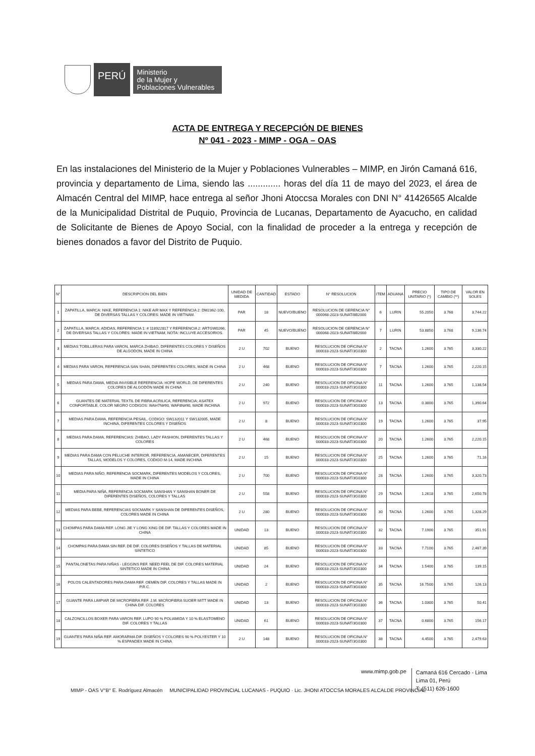PERÚ
Ministerio
de la Mujer y
Poblaciones Vulnerables
ACTA DE ENTREGA Y RECEPCIÓN DE BIENES
Nº 041 - 2023 - MIMP - OGA – OAS
En las instalaciones del Ministerio de la Mujer y Poblaciones Vulnerables – MIMP, en Jirón Camaná 616, provincia y departamento de Lima, siendo las ............. horas del día 11 de mayo del 2023, el área de Almacén Central del MIMP, hace entrega al señor Jhoni Atoccsa Morales con DNI N° 41426565 Alcalde de la Municipalidad Distrital de Puquio, Provincia de Lucanas, Departamento de Ayacucho, en calidad de Solicitante de Bienes de Apoyo Social, con la finalidad de proceder a la entrega y recepción de bienes donados a favor del Distrito de Puquio.
| N° | DESCRIPCION DEL BIEN | UNIDAD DE MEDIDA | CANTIDAD | ESTADO | N° RESOLUCION | ITEM | ADUANA | PRECIO UNITARIO (*) | TIPO DE CAMBIO (**) | VALOR EN SOLES |
| --- | --- | --- | --- | --- | --- | --- | --- | --- | --- | --- |
| 1 | ZAPATILLA, MARCA: NIKE, REFERENCIA 1: NIKE AIR MAX Y REFERENCIA 2: DM2362-100, DE DIVERSAS TALLAS Y COLORES: MADE IN VIETNAM. | PAR | 18 | NUEVO/BUENO | RESOLUCION DE GERENCIA N° 000068-2023-SUNAT/8B2000 | 6 | LURIN | 55.2050 | 3.768 | 3,744.22 |
| 2 | ZAPATILLA, MARCA: ADIDAS, REFERENCIA 1: # 118922817 Y REFERENCIA 2: ARTGW0266, DE DIVERSAS TALLAS Y COLORES: MADE IN VIETNAM, NOTA: INCLUYE ACCESORIOS. | PAR | 45 | NUEVO/BUENO | RESOLUCION DE GERENCIA N° 000068-2023-SUNAT/8B2000 | 7 | LURIN | 53.8850 | 3.768 | 9,136.74 |
| 3 | MEDIAS TOBILLERAS PARA VARON, MARCA ZHIBAO, DIFERENTES COLORES Y DISEÑOS DE ALGODON, MADE IN CHINA | 2 U | 702 | BUENO | RESOLUCION DE OFICINA N° 000033-2023-SUNAT/3G0300 | 2 | TACNA | 1.2600 | 3.765 | 3,330.22 |
| 4 | MEDIAS PARA VARON, REFERENCIA SAN SHAN, DIFERENTES COLORES, MADE IN CHINA | 2 U | 468 | BUENO | RESOLUCION DE OFICINA N° 000033-2023-SUNAT/3G0300 | 7 | TACNA | 1.2600 | 3.765 | 2,220.15 |
| 5 | MEDIAS PARA DAMA, MEDIA INVISIBLE REFERENCIA: HOPE WORLD, DE DIFERENTES COLORES DE ALGODÓN MADE IN CHINA | 2 U | 240 | BUENO | RESOLUCION DE OFICINA N° 000033-2023-SUNAT/3G0300 | 11 | TACNA | 1.2600 | 3.765 | 1,138.54 |
| 6 | GUANTES DE MATERIAL TEXTIL DE FIBRA ACRILICA, REFERENCIA; ASATEX CONFORTABLE, COLOR NEGRO CODIGOS: WAH7N#90, WAF8N#90, MADE INCHINA | 2 U | 972 | BUENO | RESOLUCION DE OFICINA N° 000033-2023-SUNAT/3G0300 | 13 | TACNA | 0.3800 | 3.765 | 1,390.64 |
| 7 | MEDIAS PARA DAMA, REFERENCIA PESAIL, CODIGO: SW132011 Y SW132005, MADE INCHINA, DIFERENTES COLORES Y DISEÑOS | 2 U | 8 | BUENO | RESOLUCION DE OFICINA N° 000033-2023-SUNAT/3G0300 | 19 | TACNA | 1.2600 | 3.765 | 37.95 |
| 8 | MEDIAS PARA DAMA, REFERENCIAS: ZHIBAO, LADY FASHION, DIFERENTES TALLAS Y COLORES | 2 U | 468 | BUENO | RESOLUCION DE OFICINA N° 000033-2023-SUNAT/3G0300 | 20 | TACNA | 1.2600 | 3.765 | 2,220.15 |
| 9 | MEDIAS PARA DAMA CON PELUCHE INTERIOR, REFERENCIA, AMANECER, DIFERENTES TALLAS, MODELOS Y COLORES, CODIGO M-14, MADE INCHINA | 2 U | 15 | BUENO | RESOLUCION DE OFICINA N° 000033-2023-SUNAT/3G0300 | 25 | TACNA | 1.2600 | 3.765 | 71.16 |
| 10 | MEDIAS PARA NIÑO, REFERENCIA SOCMARK, DIFERENTES MODELOS Y COLORES, MADE IN CHINA | 2 U | 700 | BUENO | RESOLUCION DE OFICINA N° 000033-2023-SUNAT/3G0300 | 28 | TACNA | 1.2600 | 3.765 | 3,320.73 |
| 11 | MEDIA PARA NIÑA, REFERENCIA SOCMARK SANSHAN Y SANSHAN BONER DE DIFERENTES DISEÑOS, COLORES Y TALLAS | 2 U | 558 | BUENO | RESOLUCION DE OFICINA N° 000033-2023-SUNAT/3G0300 | 29 | TACNA | 1.2618 | 3.765 | 2,650.78 |
| 12 | MEDIAS PARA BEBE, REFERENCIAS SOCMARK Y SANSHAN DE DIFERENTES DISEÑOS, COLORES MADE IN CHINA | 2 U | 280 | BUENO | RESOLUCION DE OFICINA N° 000033-2023-SUNAT/3G0300 | 30 | TACNA | 1.2600 | 3.765 | 1,328.29 |
| 13 | CHOMPAS PARA DAMA REF. LONG JIE Y LONG XING DE DIF. TALLAS Y COLORES MADE IN CHINA | UNIDAD | 13 | BUENO | RESOLUCION DE OFICINA N° 000033-2023-SUNAT/3G0300 | 32 | TACNA | 7.1900 | 3.765 | 351.91 |
| 14 | CHOMPAS PARA DAMA SIN REF. DE DIF. COLORES DISEÑOS Y TALLAS DE MATERIAL SINTETICO | UNIDAD | 85 | BUENO | RESOLUCION DE OFICINA N° 000033-2023-SUNAT/3G0300 | 33 | TACNA | 7.7100 | 3.765 | 2,467.39 |
| 15 | PANTALONETAS PARA NIÑAS - LEGGINS REF. NEED FEEL DE DIF. COLORES MATERIAL SINTETICO MADE IN CHINA | UNIDAD | 24 | BUENO | RESOLUCION DE OFICINA N° 000033-2023-SUNAT/3G0300 | 34 | TACNA | 1.5400 | 3.765 | 139.15 |
| 16 | POLOS CALENTADORES PARA DAMA REF. OEMEN DIF. COLORES Y TALLAS MADE IN P.R.C. | UNIDAD | 2 | BUENO | RESOLUCION DE OFICINA N° 000033-2023-SUNAT/3G0300 | 35 | TACNA | 16.7500 | 3.765 | 126.13 |
| 17 | GUANTE PARA LIMPIAR DE MICROFIBRA REF. J.M. MICROFIBRA SUOER MITT MADE IN CHINA DIF. COLORES | UNIDAD | 13 | BUENO | RESOLUCION DE OFICINA N° 000033-2023-SUNAT/3G0300 | 36 | TACNA | 1.0300 | 3.765 | 50.41 |
| 18 | CALZONCILLOS BOXER PARA VARON REF. LUPO 90 % POLIAMIDA Y 10 % ELASTOMENO DIF. COLORES Y TALLAS | UNIDAD | 61 | BUENO | RESOLUCION DE OFICINA N° 000033-2023-SUNAT/3G0300 | 37 | TACNA | 0.6800 | 3.765 | 156.17 |
| 19 | GUANTES PARA NIÑA REF. AMORARMA DIF. DISEÑOS Y COLORES 90 % POLYESTER Y 10 % ESPANDEX MADE IN CHINA | 2 U | 148 | BUENO | RESOLUCION DE OFICINA N° 000033-2023-SUNAT/3G0300 | 38 | TACNA | 4.4500 | 3.765 | 2,479.63 |
www.mimp.gob.pe
Camaná 616 Cercado - Lima
Lima 01, Perú
T: (511) 626-1600
MIMP - OAS V°B° E. Rodríguez Almacén MUNICIPALIDAD PROVINCIAL LUCANAS - PUQUIO · Lic. JHONI ATOCCSA MORALES ALCALDE PROVINCIAL